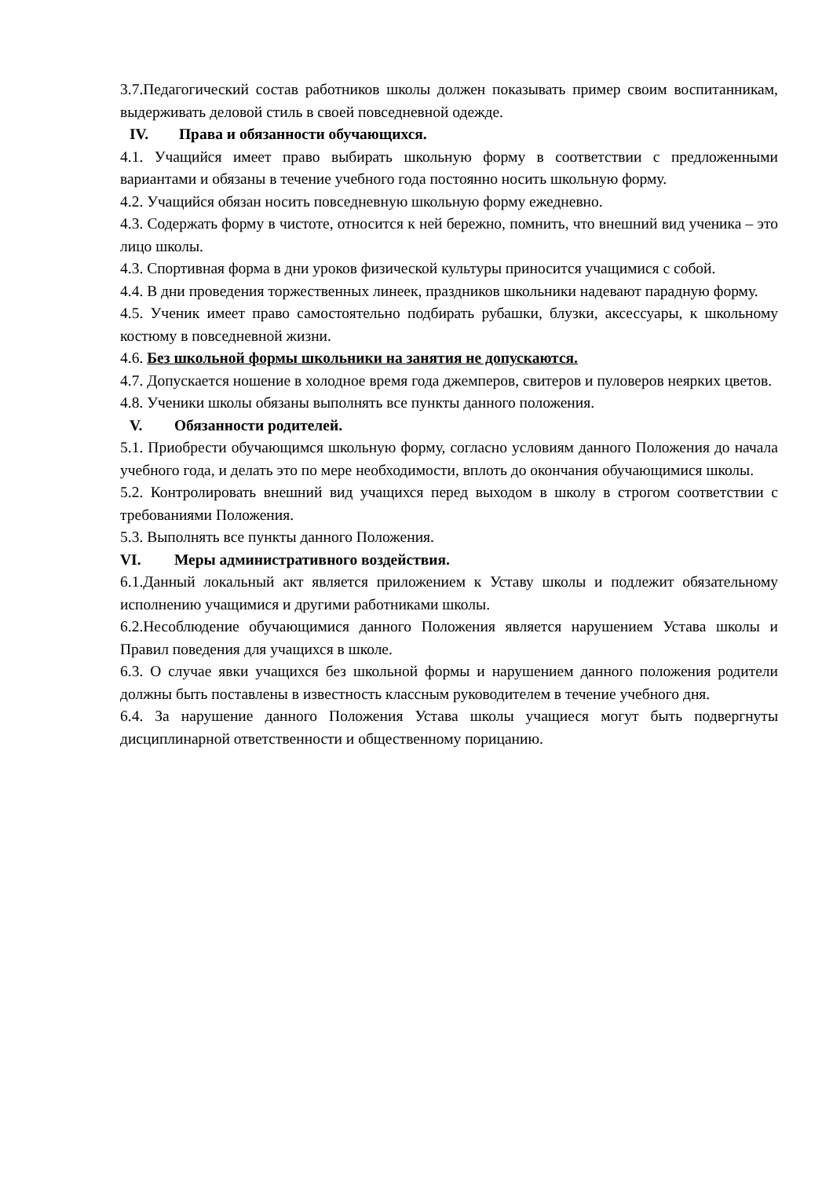3.7.Педагогический состав работников школы должен показывать пример своим воспитанникам, выдерживать деловой стиль в своей повседневной одежде.
IV. Права и обязанности обучающихся.
4.1. Учащийся имеет право выбирать школьную форму в соответствии с предложенными вариантами и обязаны в течение учебного года постоянно носить школьную форму.
4.2. Учащийся обязан носить повседневную школьную форму ежедневно.
4.3. Содержать форму в чистоте, относится к ней бережно, помнить, что внешний вид ученика – это лицо школы.
4.3. Спортивная форма в дни уроков физической культуры приносится учащимися с собой.
4.4. В дни проведения торжественных линеек, праздников школьники надевают парадную форму.
4.5. Ученик имеет право самостоятельно подбирать рубашки, блузки, аксессуары, к школьному костюму в повседневной жизни.
4.6. Без школьной формы школьники на занятия не допускаются.
4.7. Допускается ношение в холодное время года джемперов, свитеров и пуловеров неярких цветов.
4.8. Ученики школы обязаны выполнять все пункты данного положения.
V. Обязанности родителей.
5.1. Приобрести обучающимся школьную форму, согласно условиям данного Положения до начала учебного года, и делать это по мере необходимости, вплоть до окончания обучающимися школы.
5.2. Контролировать внешний вид учащихся перед выходом в школу в строгом соответствии с требованиями Положения.
5.3. Выполнять все пункты данного Положения.
VI. Меры административного воздействия.
6.1.Данный локальный акт является приложением к Уставу школы и подлежит обязательному исполнению учащимися и другими работниками школы.
6.2.Несоблюдение обучающимися данного Положения является нарушением Устава школы и Правил поведения для учащихся в школе.
6.3. О случае явки учащихся без школьной формы и нарушением данного положения родители должны быть поставлены в известность классным руководителем в течение учебного дня.
6.4. За нарушение данного Положения Устава школы учащиеся могут быть подвергнуты дисциплинарной ответственности и общественному порицанию.